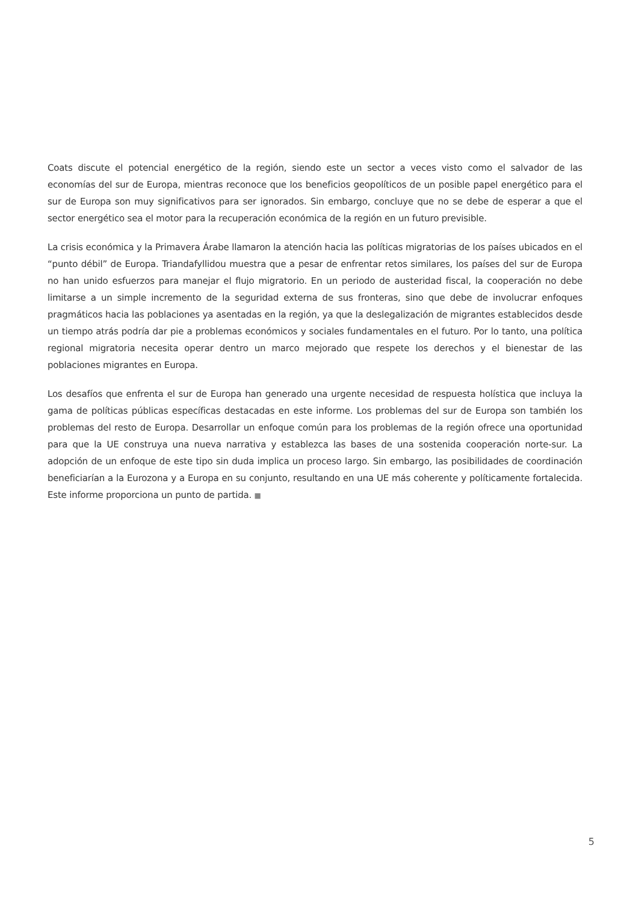Coats discute el potencial energético de la región, siendo este un sector a veces visto como el salvador de las economías del sur de Europa, mientras reconoce que los beneficios geopolíticos de un posible papel energético para el sur de Europa son muy significativos para ser ignorados. Sin embargo, concluye que no se debe de esperar a que el sector energético sea el motor para la recuperación económica de la región en un futuro previsible.
La crisis económica y la Primavera Árabe llamaron la atención hacia las políticas migratorias de los países ubicados en el “punto débil” de Europa. Triandafyllidou muestra que a pesar de enfrentar retos similares, los países del sur de Europa no han unido esfuerzos para manejar el flujo migratorio. En un periodo de austeridad fiscal, la cooperación no debe limitarse a un simple incremento de la seguridad externa de sus fronteras, sino que debe de involucrar enfoques pragmáticos hacia las poblaciones ya asentadas en la región, ya que la deslegalización de migrantes establecidos desde un tiempo atrás podría dar pie a problemas económicos y sociales fundamentales en el futuro. Por lo tanto, una política regional migratoria necesita operar dentro un marco mejorado que respete los derechos y el bienestar de las poblaciones migrantes en Europa.
Los desafíos que enfrenta el sur de Europa han generado una urgente necesidad de respuesta holística que incluya la gama de políticas públicas específicas destacadas en este informe. Los problemas del sur de Europa son también los problemas del resto de Europa. Desarrollar un enfoque común para los problemas de la región ofrece una oportunidad para que la UE construya una nueva narrativa y establezca las bases de una sostenida cooperación norte-sur. La adopción de un enfoque de este tipo sin duda implica un proceso largo. Sin embargo, las posibilidades de coordinación beneficiarían a la Eurozona y a Europa en su conjunto, resultando en una UE más coherente y políticamente fortalecida. Este informe proporciona un punto de partida. ■
5